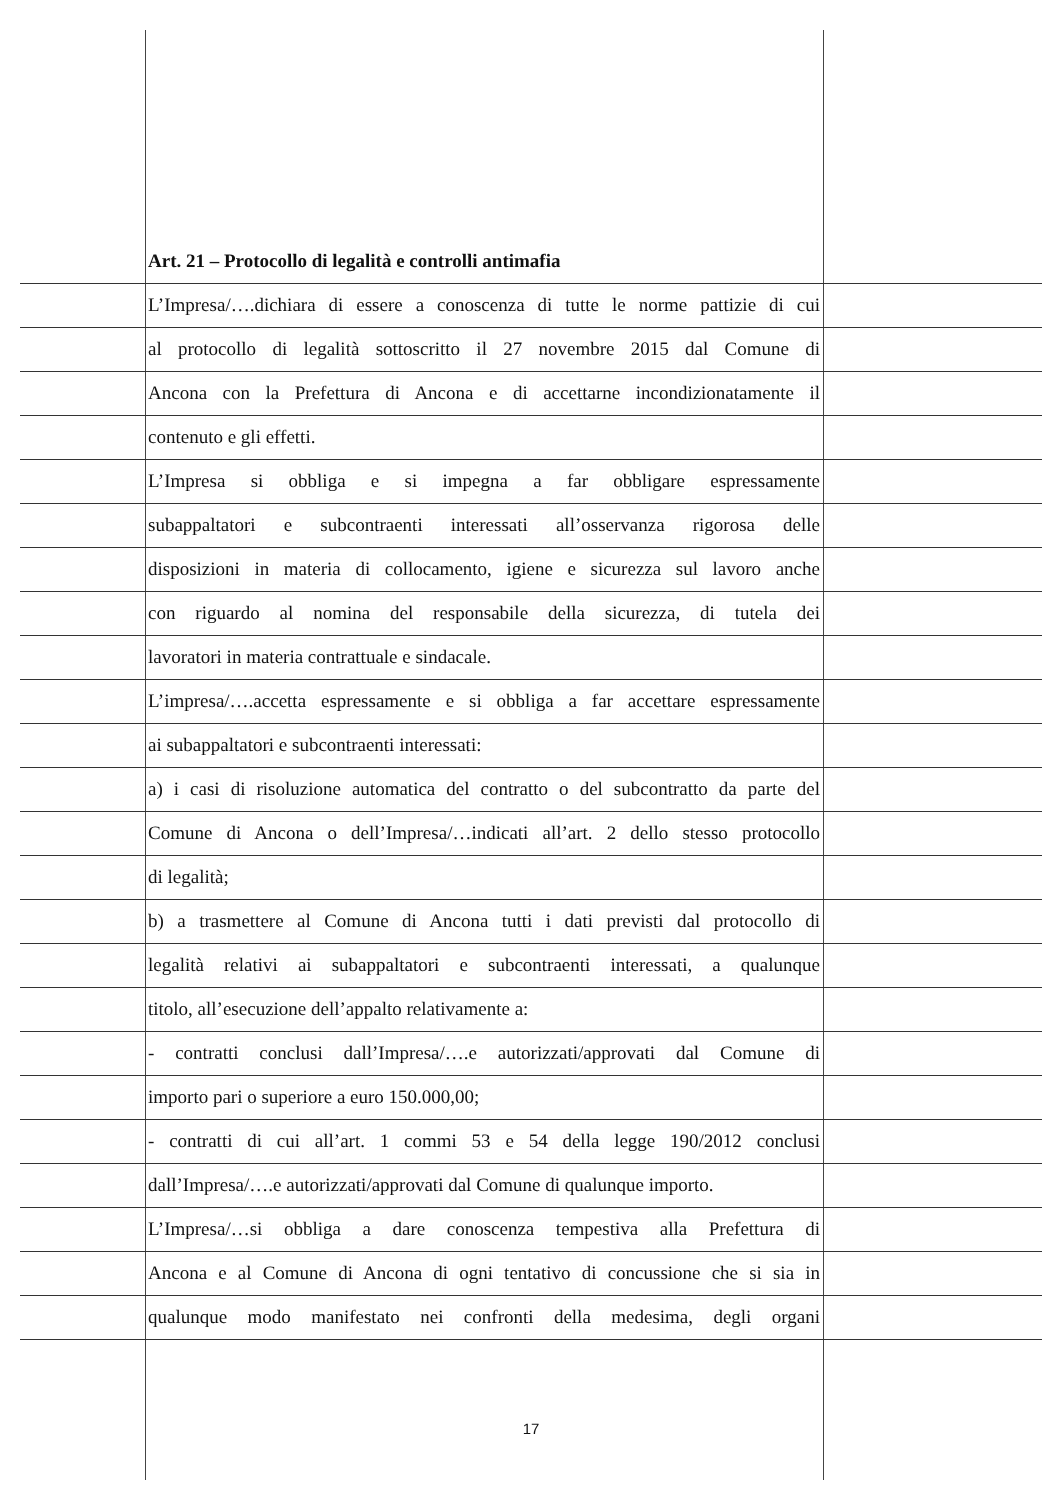Art. 21 – Protocollo di legalità e controlli antimafia
L’Impresa/….dichiara di essere a conoscenza di tutte le norme pattizie di cui
al protocollo di legalità sottoscritto il 27 novembre 2015 dal Comune di
Ancona con la Prefettura di Ancona e di accettarne incondizionatamente il
contenuto e gli effetti.
L’Impresa si obbliga e si impegna a far obbligare espressamente
subappaltatori e subcontraenti interessati all’osservanza rigorosa delle
disposizioni in materia di collocamento, igiene e sicurezza sul lavoro anche
con riguardo al nomina del responsabile della sicurezza, di tutela dei
lavoratori in materia contrattuale e sindacale.
L’impresa/….accetta espressamente e si obbliga a far accettare espressamente
ai subappaltatori e subcontraenti interessati:
a) i casi di risoluzione automatica del contratto o del subcontratto da parte del
Comune di Ancona o dell’Impresa/…indicati all’art. 2 dello stesso protocollo
di legalità;
b) a trasmettere al Comune di Ancona tutti i dati previsti dal protocollo di
legalità relativi ai subappaltatori e subcontraenti interessati, a qualunque
titolo, all’esecuzione dell’appalto relativamente a:
- contratti conclusi dall’Impresa/….e autorizzati/approvati dal Comune di
importo pari o superiore a euro 150.000,00;
- contratti di cui all’art. 1 commi 53 e 54 della legge 190/2012 conclusi
dall’Impresa/….e autorizzati/approvati dal Comune di qualunque importo.
L’Impresa/…si obbliga a dare conoscenza tempestiva alla Prefettura di
Ancona e al Comune di Ancona di ogni tentativo di concussione che si sia in
qualunque modo manifestato nei confronti della medesima, degli organi
17